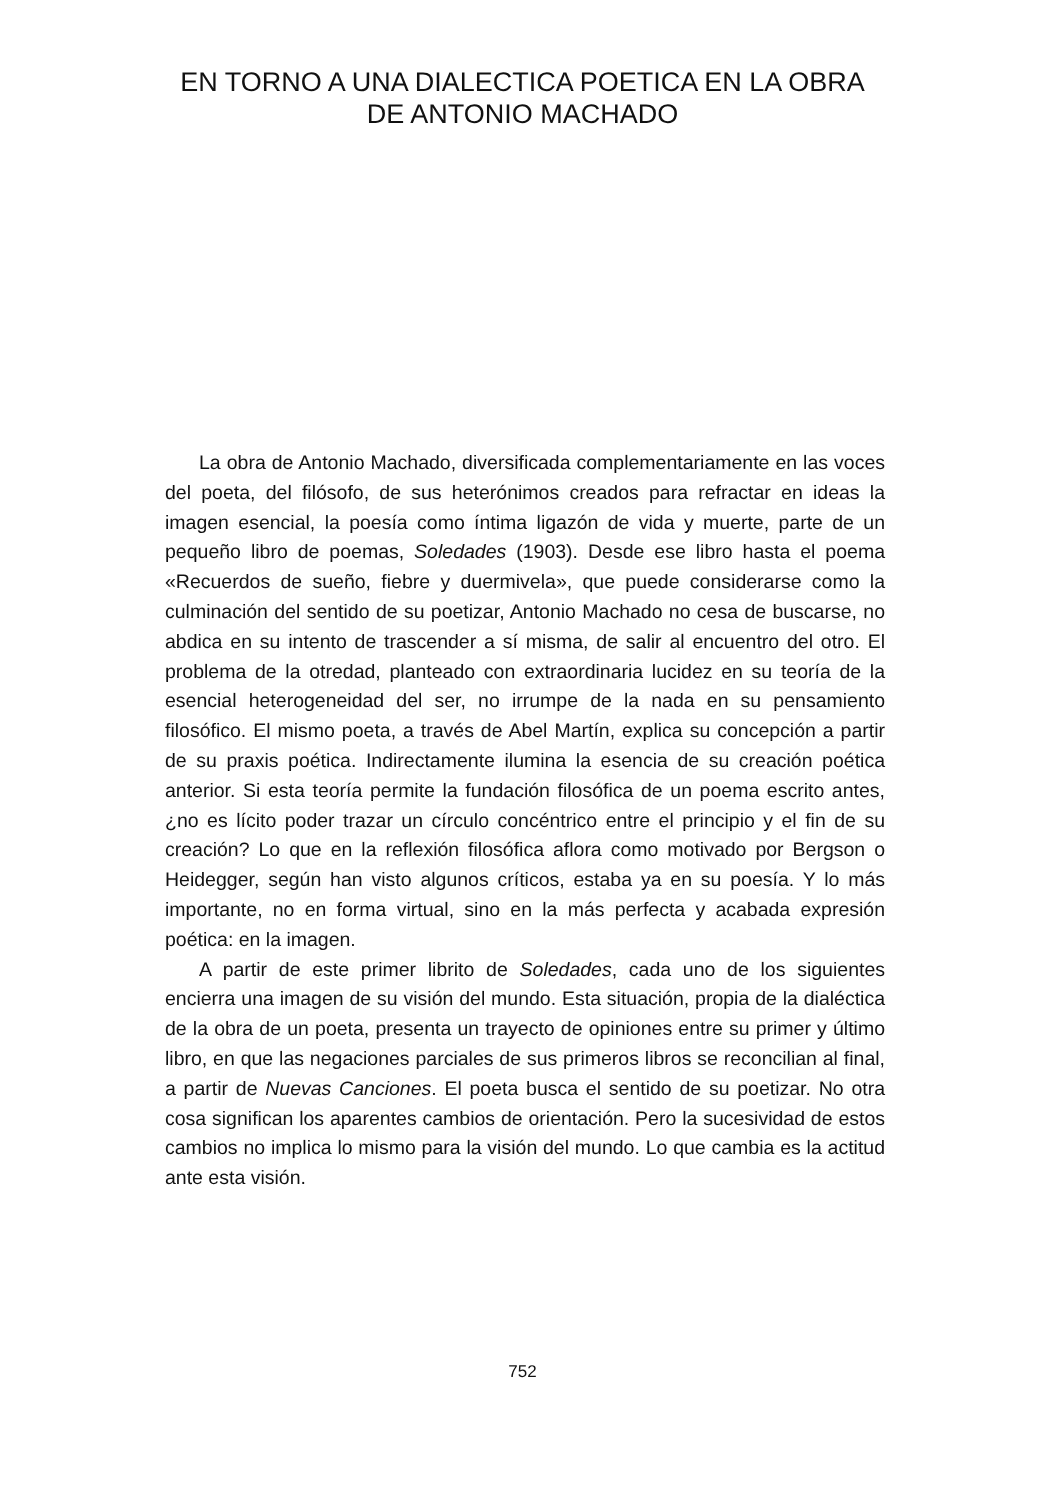EN TORNO A UNA DIALECTICA POETICA EN LA OBRA DE ANTONIO MACHADO
La obra de Antonio Machado, diversificada complementariamente en las voces del poeta, del filósofo, de sus heterónimos creados para refractar en ideas la imagen esencial, la poesía como íntima ligazón de vida y muerte, parte de un pequeño libro de poemas, Soledades (1903). Desde ese libro hasta el poema «Recuerdos de sueño, fiebre y duermivela», que puede considerarse como la culminación del sentido de su poetizar, Antonio Machado no cesa de buscarse, no abdica en su intento de trascender a sí misma, de salir al encuentro del otro. El problema de la otredad, planteado con extraordinaria lucidez en su teoría de la esencial heterogeneidad del ser, no irrumpe de la nada en su pensamiento filosófico. El mismo poeta, a través de Abel Martín, explica su concepción a partir de su praxis poética. Indirectamente ilumina la esencia de su creación poética anterior. Si esta teoría permite la fundación filosófica de un poema escrito antes, ¿no es lícito poder trazar un círculo concéntrico entre el principio y el fin de su creación? Lo que en la reflexión filosófica aflora como motivado por Bergson o Heidegger, según han visto algunos críticos, estaba ya en su poesía. Y lo más importante, no en forma virtual, sino en la más perfecta y acabada expresión poética: en la imagen.
A partir de este primer librito de Soledades, cada uno de los siguientes encierra una imagen de su visión del mundo. Esta situación, propia de la dialéctica de la obra de un poeta, presenta un trayecto de opiniones entre su primer y último libro, en que las negaciones parciales de sus primeros libros se reconcilian al final, a partir de Nuevas Canciones. El poeta busca el sentido de su poetizar. No otra cosa significan los aparentes cambios de orientación. Pero la sucesividad de estos cambios no implica lo mismo para la visión del mundo. Lo que cambia es la actitud ante esta visión.
752